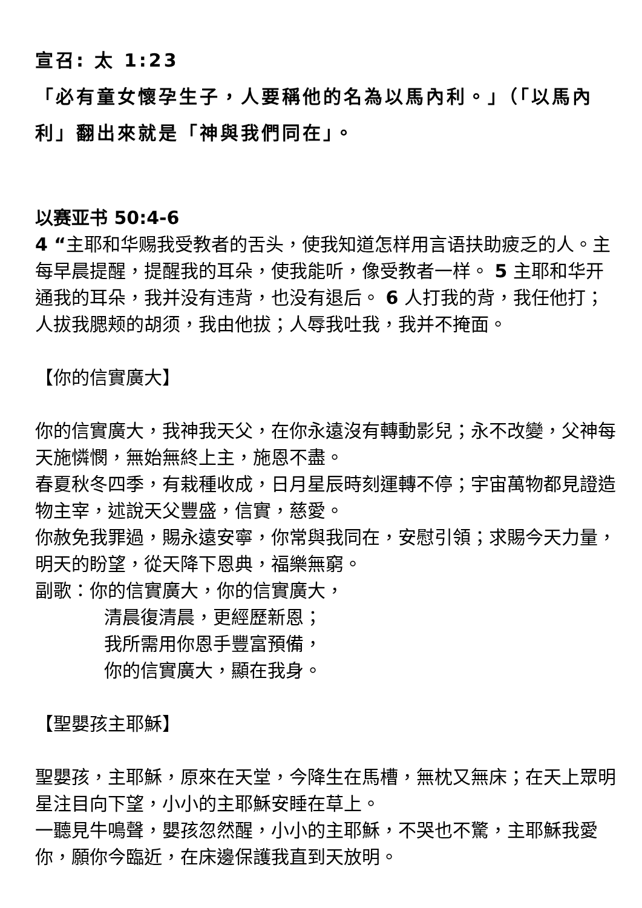宣召: 太 1:23
「必有童女懷孕生子，人要稱他的名為以馬內利。」（「以馬內利」翻出來就是「神與我們同在」。
以赛亚书 50:4-6
4 “主耶和华赐我受教者的舌头，使我知道怎样用言语扶助疲乏的人。主每早晨提醒，提醒我的耳朵，使我能听，像受教者一样。 5 主耶和华开通我的耳朵，我并没有违背，也没有退后。 6 人打我的背，我任他打；人拔我腮颊的胡须，我由他拔；人辱我吐我，我并不掩面。
【你的信實廣大】
你的信實廣大，我神我天父，在你永遠沒有轉動影兒；永不改變，父神每天施憐憫，無始無終上主，施恩不盡。
春夏秋冬四季，有栽種收成，日月星辰時刻運轉不停；宇宙萬物都見證造物主宰，述說天父豐盛，信實，慈愛。
你赦免我罪過，賜永遠安寧，你常與我同在，安慰引領；求賜今天力量，明天的盼望，從天降下恩典，福樂無窮。
副歌：你的信實廣大，你的信實廣大，
清晨復清晨，更經歷新恩；
我所需用你恩手豐富預備，
你的信實廣大，顯在我身。
【聖嬰孩主耶穌】
聖嬰孩，主耶穌，原來在天堂，今降生在馬槽，無枕又無床；在天上眾明星注目向下望，小小的主耶穌安睡在草上。
一聽見牛鳴聲，嬰孩忽然醒，小小的主耶穌，不哭也不驚，主耶穌我愛你，願你今臨近，在床邊保護我直到天放明。